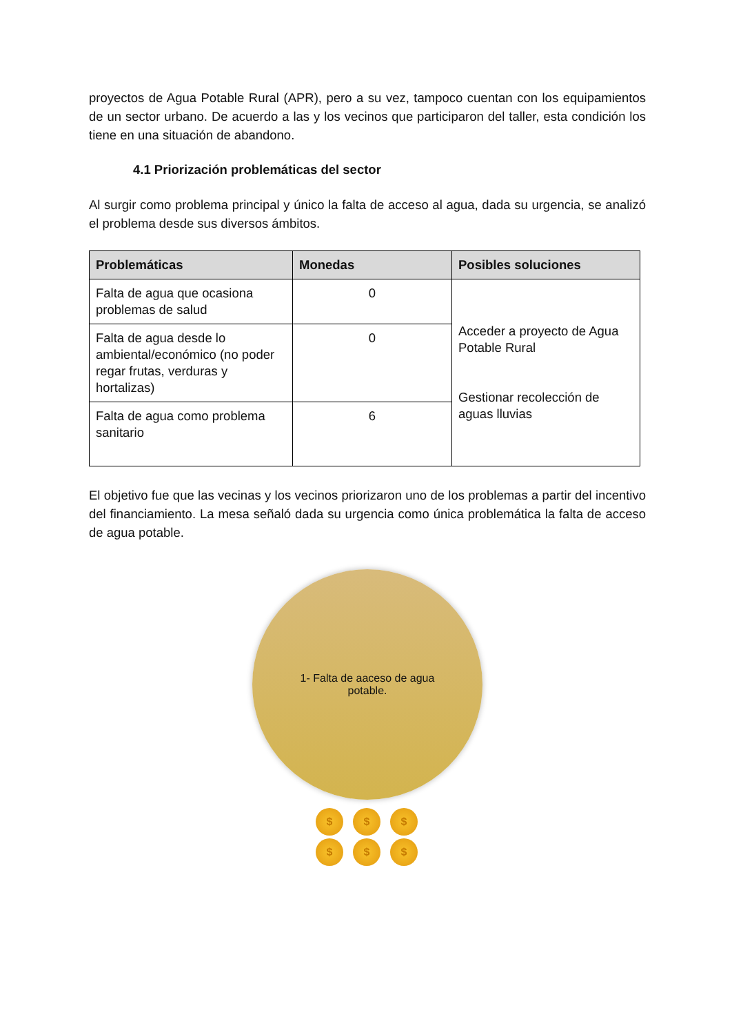proyectos de Agua Potable Rural (APR), pero a su vez, tampoco cuentan con los equipamientos de un sector urbano. De acuerdo a las y los vecinos que participaron del taller, esta condición los tiene en una situación de abandono.
4.1 Priorización problemáticas del sector
Al surgir como problema principal y único la falta de acceso al agua, dada su urgencia, se analizó el problema desde sus diversos ámbitos.
| Problemáticas | Monedas | Posibles soluciones |
| --- | --- | --- |
| Falta de agua que ocasiona problemas de salud | 0 | Acceder a proyecto de Agua Potable Rural Gestionar recolección de aguas lluvias |
| Falta de agua desde lo ambiental/económico (no poder regar frutas, verduras y hortalizas) | 0 | |
| Falta de agua como problema sanitario | 6 | |
El objetivo fue que las vecinas y los vecinos priorizaron uno de los problemas a partir del incentivo del financiamiento. La mesa señaló dada su urgencia como única problemática la falta de acceso de agua potable.
1- Falta de aaceso de agua
potable.
$
$
$
$
$
$